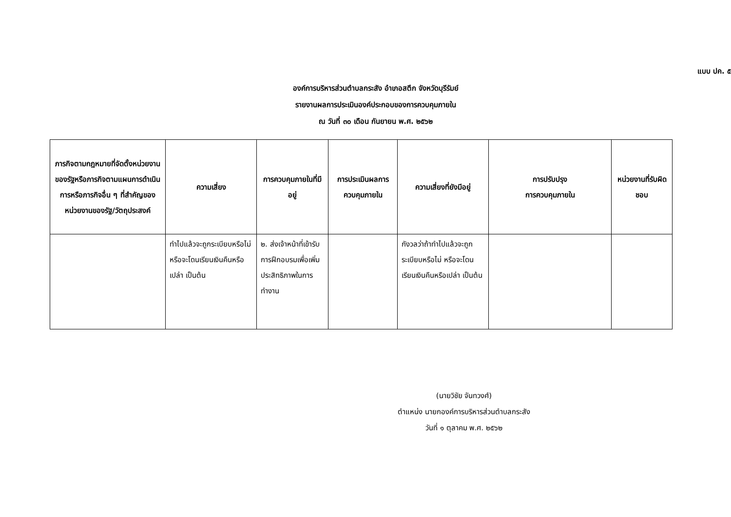แบบ ปค. ๕
องค์การบริหารส่วนตำบลกระสัง อำเภอสตึก จังหวัดบุรีรัมย์
รายงานผลการประเมินองค์ประกอบของการควบคุมภายใน
ณ วันที่ ๓๐ เดือน กันยายน พ.ศ. ๒๕๖๒
| ภารกิจตามกฎหมายที่จัดตั้งหน่วยงานของรัฐหรือภารกิจตามแผนการดำเนินการหรือภารกิจอื่น ๆ ที่สำคัญของหน่วยงานของรัฐ/วัตถุประสงค์ | ความเสี่ยง | การควบคุมภายในที่มีอยู่ | การประเมินผลการควบคุมภายใน | ความเสี่ยงที่ยังมีอยู่ | การปรับปรุง การควบคุมภายใน | หน่วยงานที่รับผิดชอบ |
| --- | --- | --- | --- | --- | --- | --- |
| | ทำไปแล้วจะถูกระเบียบหรือไม่ หรือจะโดนเรียนเงินคืนหรือเปล่า เป็นต้น | ๒. ส่งเจ้าหน้าที่เข้ารับการฝึกอบรมเพื่อเพิ่มประสิทธิภาพในการทำงาน | | กังวลว่าถ้าทำไปแล้วจะถูกระเบียบหรือไม่ หรือจะโดนเรียนเงินคืนหรือเปล่า เป็นต้น | | |
(นายวิชัย จันทวงศ์)
ตำแหน่ง นายกองค์การบริหารส่วนตำบลกระสัง
วันที่ ๑ ตุลาคม พ.ศ. ๒๕๖๒